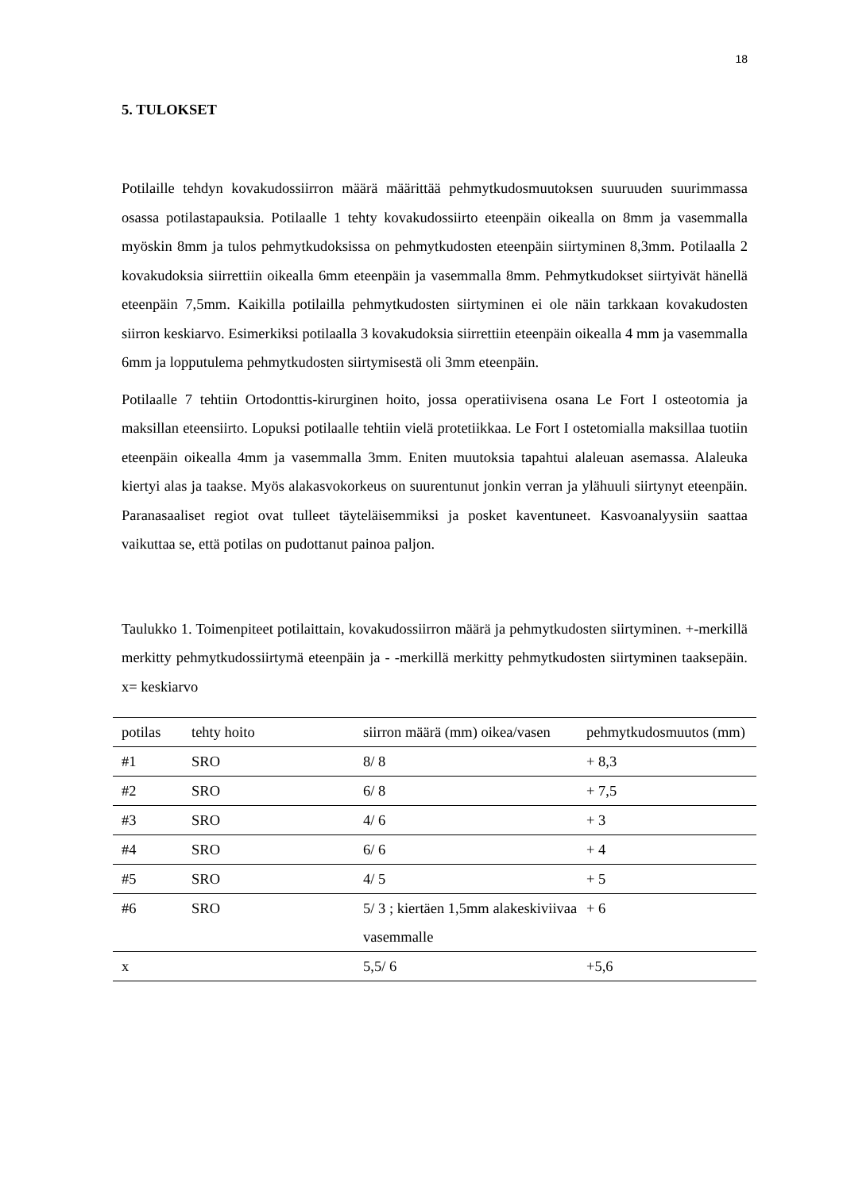18
5. TULOKSET
Potilaille tehdyn kovakudossiirron määrä määrittää pehmytkudosmuutoksen suuruuden suurimmassa osassa potilastapauksia. Potilaalle 1 tehty kovakudossiirto eteenpäin oikealla on 8mm ja vasemmalla myöskin 8mm ja tulos pehmytkudoksissa on pehmytkudosten eteenpäin siirtyminen 8,3mm. Potilaalla 2 kovakudoksia siirrettiin oikealla 6mm eteenpäin ja vasemmalla 8mm. Pehmytkudokset siirtyivät hänellä eteenpäin 7,5mm. Kaikilla potilailla pehmytkudosten siirtyminen ei ole näin tarkkaan kovakudosten siirron keskiarvo. Esimerkiksi potilaalla 3 kovakudoksia siirrettiin eteenpäin oikealla 4 mm ja vasemmalla 6mm ja lopputulema pehmytkudosten siirtymisestä oli 3mm eteenpäin.
Potilaalle 7 tehtiin Ortodonttis-kirurginen hoito, jossa operatiivisena osana Le Fort I osteotomia ja maksillan eteensiirto. Lopuksi potilaalle tehtiin vielä protetiikkaa. Le Fort I ostetomialla maksillaa tuotiin eteenpäin oikealla 4mm ja vasemmalla 3mm. Eniten muutoksia tapahtui alaleuan asemassa. Alaleuka kiertyi alas ja taakse. Myös alakasvokorkeus on suurentunut jonkin verran ja ylähuuli siirtynyt eteenpäin. Paranasaaliset regiot ovat tulleet täyteläisemmiksi ja posket kaventuneet. Kasvoanalyysiin saattaa vaikuttaa se, että potilas on pudottanut painoa paljon.
Taulukko 1. Toimenpiteet potilaittain, kovakudossiirron määrä ja pehmytkudosten siirtyminen. +-merkillä merkitty pehmytkudossiirtymä eteenpäin ja - -merkillä merkitty pehmytkudosten siirtyminen taaksepäin. x= keskiarvo
| potilas | tehty hoito | siirron määrä (mm) oikea/vasen | pehmytkudosmuutos (mm) |
| #1 | SRO | 8/ 8 | + 8,3 |
| #2 | SRO | 6/ 8 | + 7,5 |
| #3 | SRO | 4/ 6 | + 3 |
| #4 | SRO | 6/ 6 | + 4 |
| #5 | SRO | 4/ 5 | + 5 |
| #6 | SRO | 5/ 3 ; kiertäen 1,5mm alakeskiviivaa vasemmalle | + 6 |
| x | | 5,5/ 6 | +5,6 |